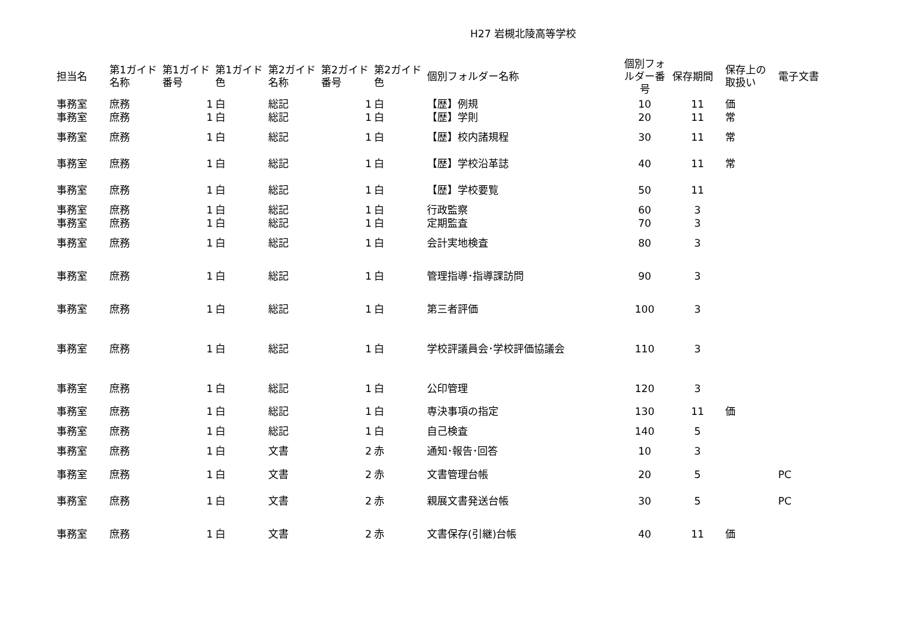H27 岩槻北陵高等学校
| 担当名 | 第1ガイド名称 | 第1ガイド番号 | 第1ガイド色 | 第2ガイド名称 | 第2ガイド番号 | 第2ガイド色 | 個別フォルダー名称 | 個別フォルダー番号 | 保存期間 | 保存上の取扱い | 電子文書 |
| --- | --- | --- | --- | --- | --- | --- | --- | --- | --- | --- | --- |
| 事務室 | 庶務 | 1 | 白 | 総記 | 1 | 白 | 【歴】例規 | 10 | 11 | 価 | |
| 事務室 | 庶務 | 1 | 白 | 総記 | 1 | 白 | 【歴】学則 | 20 | 11 | 常 | |
| 事務室 | 庶務 | 1 | 白 | 総記 | 1 | 白 | 【歴】校内諸規程 | 30 | 11 | 常 | |
| 事務室 | 庶務 | 1 | 白 | 総記 | 1 | 白 | 【歴】学校沿革誌 | 40 | 11 | 常 | |
| 事務室 | 庶務 | 1 | 白 | 総記 | 1 | 白 | 【歴】学校要覧 | 50 | 11 | | |
| 事務室 | 庶務 | 1 | 白 | 総記 | 1 | 白 | 行政監察 | 60 | 3 | | |
| 事務室 | 庶務 | 1 | 白 | 総記 | 1 | 白 | 定期監査 | 70 | 3 | | |
| 事務室 | 庶務 | 1 | 白 | 総記 | 1 | 白 | 会計実地検査 | 80 | 3 | | |
| 事務室 | 庶務 | 1 | 白 | 総記 | 1 | 白 | 管理指導･指導課訪問 | 90 | 3 | | |
| 事務室 | 庶務 | 1 | 白 | 総記 | 1 | 白 | 第三者評価 | 100 | 3 | | |
| 事務室 | 庶務 | 1 | 白 | 総記 | 1 | 白 | 学校評議員会･学校評価協議会 | 110 | 3 | | |
| 事務室 | 庶務 | 1 | 白 | 総記 | 1 | 白 | 公印管理 | 120 | 3 | | |
| 事務室 | 庶務 | 1 | 白 | 総記 | 1 | 白 | 専決事項の指定 | 130 | 11 | 価 | |
| 事務室 | 庶務 | 1 | 白 | 総記 | 1 | 白 | 自己検査 | 140 | 5 | | |
| 事務室 | 庶務 | 1 | 白 | 文書 | 2 | 赤 | 通知･報告･回答 | 10 | 3 | | |
| 事務室 | 庶務 | 1 | 白 | 文書 | 2 | 赤 | 文書管理台帳 | 20 | 5 | | PC |
| 事務室 | 庶務 | 1 | 白 | 文書 | 2 | 赤 | 親展文書発送台帳 | 30 | 5 | | PC |
| 事務室 | 庶務 | 1 | 白 | 文書 | 2 | 赤 | 文書保存(引継)台帳 | 40 | 11 | 価 | |